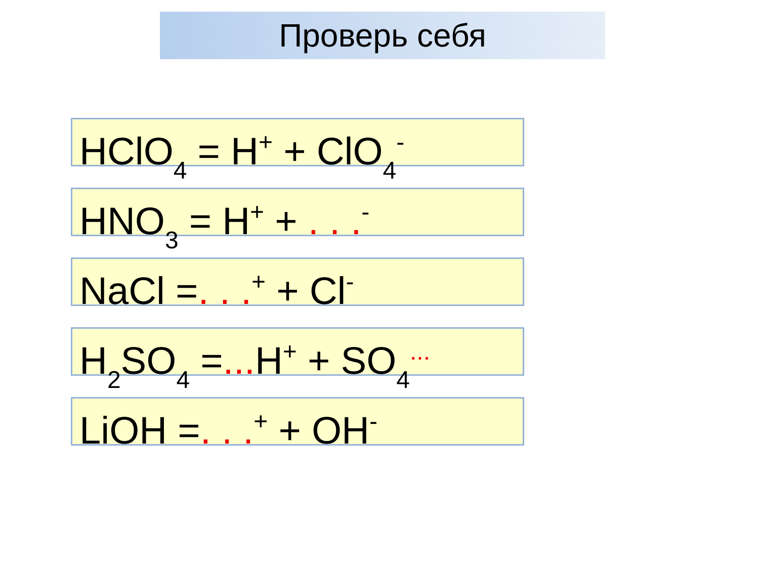Проверь себя
HClO<sub>4</sub> = H<sup>+</sup> + ClO<sub>4</sub><sup>-</sup>
HNO<sub>3</sub> = H<sup>+</sup> + . . .<sup>-</sup>
NaCl =. . .<sup>+</sup> + Cl<sup>-</sup>
H<sub>2</sub>SO<sub>4</sub> =... H<sup>+</sup> + SO<sub>4</sub><sup>...</sup>
LiOH =. . .<sup>+</sup> + OH<sup>-</sup>